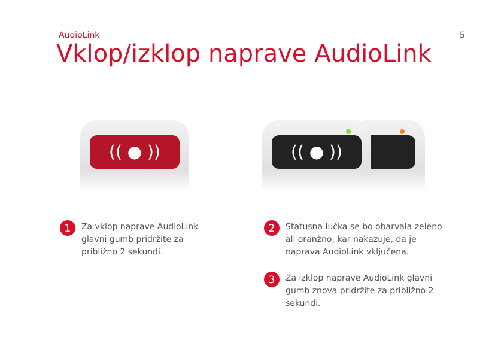AudioLink 5
Vklop/izklop naprave AudioLink
(( ● )) (( ● ))
1
Za vklop naprave AudioLink glavni gumb pridržite za približno 2 sekundi.
2
Statusna lučka se bo obarvala zeleno ali oranžno, kar nakazuje, da je naprava AudioLink vključena.
3
Za izklop naprave AudioLink glavni gumb znova pridržite za približno 2 sekundi.